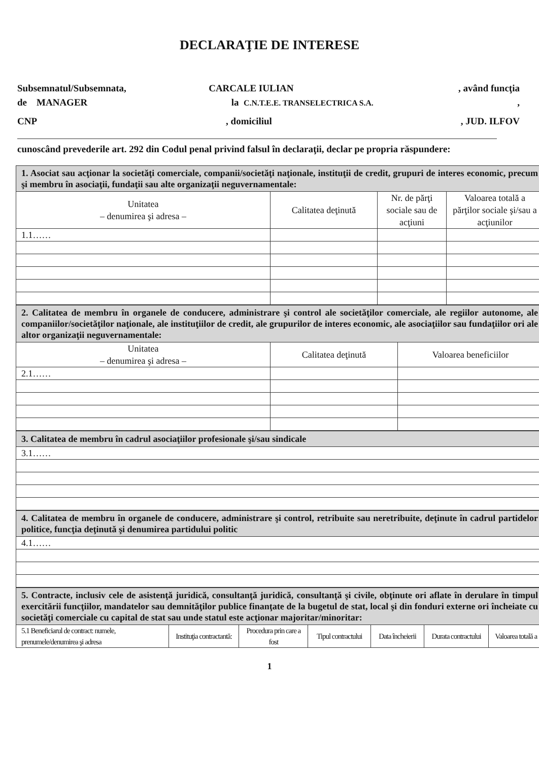DECLARAŢIE DE INTERESE
Subsemnatul/Subsemnata, CARCALE IULIAN , având funcţia
de MANAGER la C.N.T.E.E. TRANSELECTRICA S.A.,
CNP, domiciliul, JUD. ILFOV
cunoscând prevederile art. 292 din Codul penal privind falsul în declaraţii, declar pe propria răspundere:
| 1. Asociat sau acţionar la societăţi comerciale, companii/societăţi naţionale, instituţii de credit, grupuri de interes economic, precum şi membru în asociaţii, fundaţii sau alte organizaţii neguvernamentale: | | | |
| Unitatea – denumirea şi adresa – | Calitatea deţinută | Nr. de părţi sociale sau de acţiuni | Valoarea totală a părţilor sociale şi/sau a acţiunilor |
| 1.1…… | | | |
| 2. Calitatea de membru în organele de conducere, administrare şi control ale societăţilor comerciale, ale regiilor autonome, ale companiilor/societăţilor naţionale, ale instituţiilor de credit, ale grupurilor de interes economic, ale asociaţiilor sau fundaţiilor ori ale altor organizaţii neguvernamentale: | | |
| Unitatea – denumirea şi adresa – | Calitatea deţinută | Valoarea beneficiilor |
| 2.1…… | | |
| 3. Calitatea de membru în cadrul asociaţiilor profesionale şi/sau sindicale |
| 3.1…… |
| 4. Calitatea de membru în organele de conducere, administrare şi control, retribuite sau neretribuite, deţinute în cadrul partidelor politice, funcţia deţinută şi denumirea partidului politic |
| 4.1…… |
| 5. Contracte, inclusiv cele de asistenţă juridică, consultanţă juridică, consultanţă şi civile, obţinute ori aflate în derulare în timpul exercitării funcţiilor, mandatelor sau demnităţilor publice finanţate de la bugetul de stat, local şi din fonduri externe ori încheiate cu societăţi comerciale cu capital de stat sau unde statul este acţionar majoritar/minoritar: | | | | | | |
| 5.1 Beneficiarul de contract: numele, prenumele/denumirea şi adresa | Instituţia contractantă: | Procedura prin care a fost | Tipul contractului | Data încheierii | Durata contractului | Valoarea totală a |
1